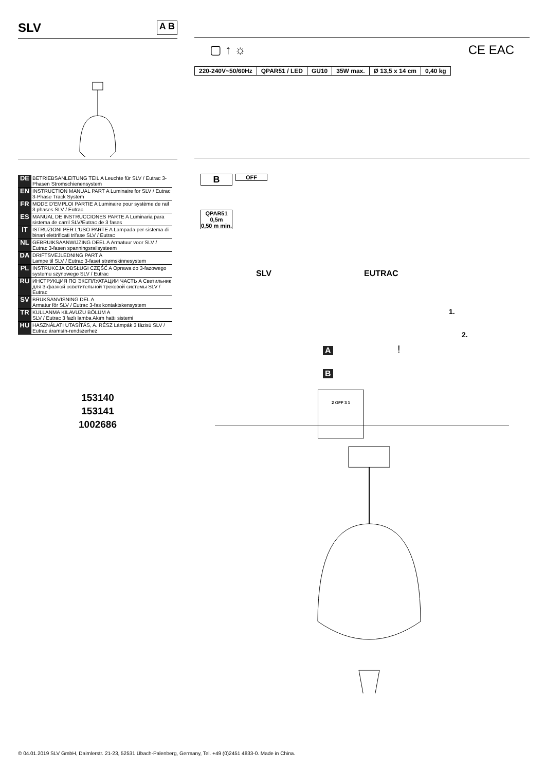SLV A B
| DE | BETRIEBSANLEITUNG TEIL A Leuchte für SLV / Eutrac 3- Phasen Stromschienensystem |
| EN | INSTRUCTION MANUAL PART A Luminaire for SLV / Eutrac 3-Phase Track System |
| FR | MODE D'EMPLOI PARTIE A Luminaire pour système de rail 3 phases SLV / Eutrac |
| ES | MANUAL DE INSTRUCCIONES PARTE A Luminaria para sistema de carril SLV/Eutrac de 3 fases |
| IT | ISTRUZIONI PER L'USO PARTE A Lampada per sistema di binari elettrificati trifase SLV / Eutrac |
| NL | GEBRUIKSAANWIJZING DEEL A Armatuur voor SLV / Eutrac 3-fasen spanningsrailsysteem |
| DA | DRIFTSVEJLEDNING PART A Lampe til SLV / Eutrac 3-faset strømskinnesystem |
| PL | INSTRUKCJA OBSŁUGI CZĘŚĆ A Oprawa do 3-fazowego systemu szynowego SLV / Eutrac |
| RU | ИНСТРУКЦИЯ ПО ЭКСПЛУАТАЦИИ ЧАСТЬ A Светильник для 3-фазной осветительной трековой системы SLV / Eutrac |
| SV | BRUKSANVISNING DEL A Armatur för SLV / Eutrac 3-fas kontaktskensystem |
| TR | KULLANMA KILAVUZU BÖLÜM A SLV / Eutrac 3 fazlı lamba Akım hattı sistemi |
| HU | HASZNÁLATI UTASÍTÁS, A. RÉSZ Lámpák 3 fázisú SLV / Eutrac áramsín-rendszerhez |
153140
153141
1002686
▢ ↑ ☼ CE EAC
| 220-240V~50/60Hz | QPAR51 / LED | GU10 | 35W max. | Ø 13,5 x 14 cm | 0,40 kg |
B OFF
QPAR51
0,5m
0,50 m min.
SLV EUTRAC
1.
2.
A
B
!
2 OFF 3 1
© 04.01.2019 SLV GmbH, Daimlerstr. 21-23, 52531 Übach-Palenberg, Germany, Tel. +49 (0)2451 4833-0. Made in China.